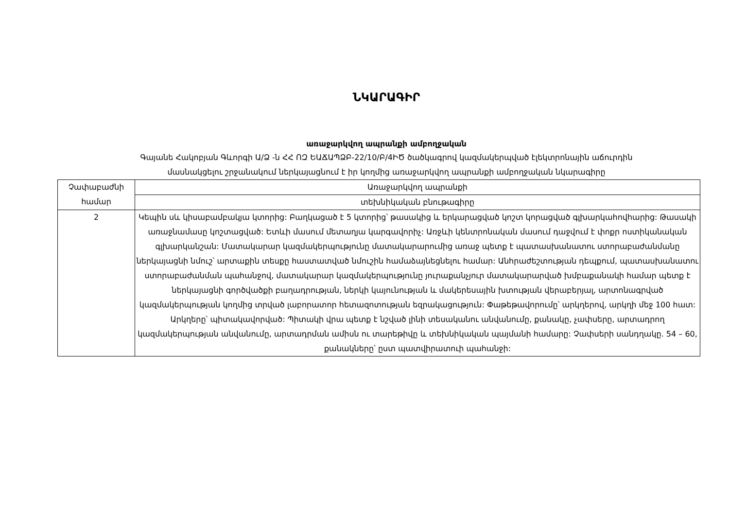ՆԿԱՐԱԳԻՐ
առաջարկվող ապրանքի ամբողջական
Գայանե Հակոբյան Գևորգի Ա/Ձ -ն ՀՀ ՈԶ ԵԱՃԱՊՁԲ-22/10/Բ/4ԻԾ ծածկագրով կազմակերպված էլեկտրոնային աճուրդին
մասնակցելու շրջանակում ներկայացնում է իր կողմից առաջարկվող ապրանքի ամբողջական նկարագիրը
| Չափաբաժնի համար | Առաջարկվող ապրանքի |
| --- | --- |
| | տեխնիկական բնութագիրը |
| 2 | Կեպին սև կիսաբամբակյա կտորից: Բաղկացած է 5 կտորից՝ թասակից և երկարացված կոշտ կորացված գլխարկահովհարից: Թասակի առաջնամասը կոշտացված: Ետևի մասում մետաղյա կարգավորիչ: Առջևի կենտրոնական մասում դաջվում է փոքր ոստիկանական գլխարկանշան: Մատակարար կազմակերպությունը մատակարարումից առաջ պետք է պատասխանատու ստորաբաժանմանը ներկայացնի նմուշ՝ արտաքին տեսքը հաստատված նմուշին համաձայնեցնելու համար: Անհրաժեշտության դեպքում, պատասխանատու ստորաբաժանման պահանջով, մատակարար կազմակերպությունը յուրաքանչյուր մատակարարված խմբաքանակի համար պետք է ներկայացնի գործվածքի բաղադրության, ներկի կայունության և մակերեսային խտության վերաբերյալ, արտոնագրված կազմակերպության կողմից տրված լաբորատոր հետազոտության եզրակացություն: Փաթեթավորումը՝ արկղերով, արկղի մեջ 100 հատ: Արկղերը՝ պիտակավորված: Պիտակի վրա պետք է նշված լինի տեսականու անվանումը, քանակը, չափսերը, արտադրող կազմակերպության անվանումը, արտադրման ամիսն ու տարեթիվը և տեխնիկական պայմանի համարը: Չափսերի սանդղակը. 54 – 60, քանակները՝ ըստ պատվիրատուի պահանջի: |